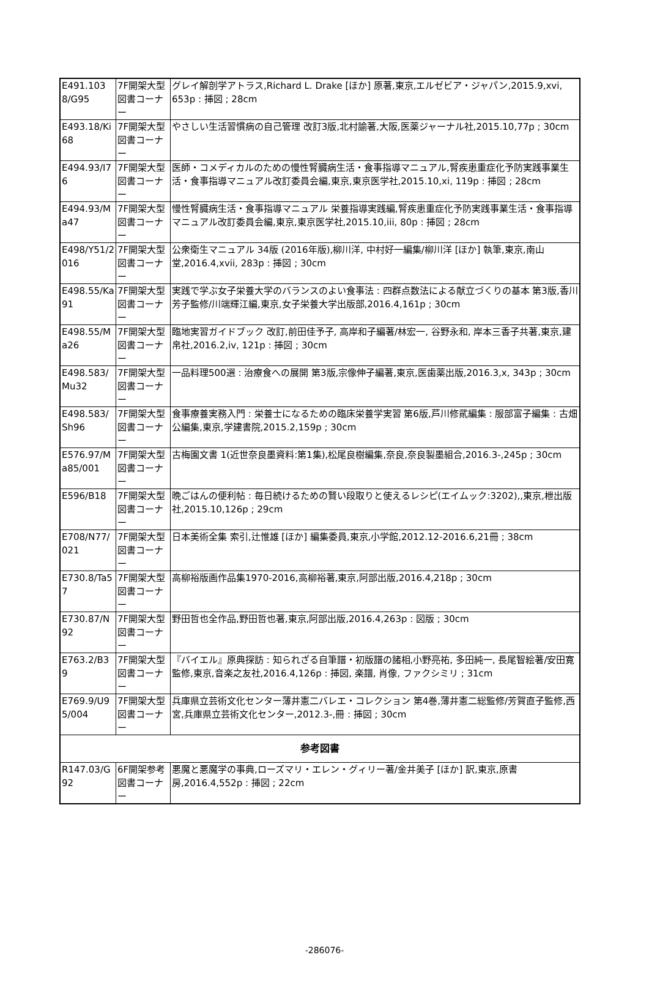| E491.1038/G95 | 7F開架大型図書コーナー | グレイ解剖学アトラス,Richard L. Drake [ほか] 原著,東京,エルゼビア・ジャパン,2015.9,xvi, 653p : 挿図 ; 28cm |
| E493.18/Ki68 | 7F開架大型図書コーナー | やさしい生活習慣病の自己管理 改訂3版,北村諭著,大阪,医薬ジャーナル社,2015.10,77p ; 30cm |
| E494.93/I76 | 7F開架大型図書コーナー | 医師・コメディカルのための慢性腎臓病生活・食事指導マニュアル,腎疾患重症化予防実践事業生活・食事指導マニュアル改訂委員会編,東京,東京医学社,2015.10,xi, 119p : 挿図 ; 28cm |
| E494.93/Ma47 | 7F開架大型図書コーナー | 慢性腎臓病生活・食事指導マニュアル 栄養指導実践編,腎疾患重症化予防実践事業生活・食事指導マニュアル改訂委員会編,東京,東京医学社,2015.10,iii, 80p : 挿図 ; 28cm |
| E498/Y51/2016 | 7F開架大型図書コーナー | 公衆衛生マニュアル 34版 (2016年版),柳川洋, 中村好一編集/柳川洋 [ほか] 執筆,東京,南山堂,2016.4,xvii, 283p : 挿図 ; 30cm |
| E498.55/Ka91 | 7F開架大型図書コーナー | 実践で学ぶ女子栄養大学のバランスのよい食事法 : 四群点数法による献立づくりの基本 第3版,香川芳子監修/川端輝江編,東京,女子栄養大学出版部,2016.4,161p ; 30cm |
| E498.55/Ma26 | 7F開架大型図書コーナー | 臨地実習ガイドブック 改訂,前田佳予子, 高岸和子編著/林宏一, 谷野永和, 岸本三香子共著,東京,建帛社,2016.2,iv, 121p : 挿図 ; 30cm |
| E498.583/Mu32 | 7F開架大型図書コーナー | 一品料理500選 : 治療食への展開 第3版,宗像伸子編著,東京,医歯薬出版,2016.3,x, 343p ; 30cm |
| E498.583/Sh96 | 7F開架大型図書コーナー | 食事療養実務入門 : 栄養士になるための臨床栄養学実習 第6版,芦川修貮編集 : 服部富子編集 : 古畑公編集,東京,学建書院,2015.2,159p ; 30cm |
| E576.97/Ma85/001 | 7F開架大型図書コーナー | 古梅園文書 1(近世奈良墨資料:第1集),松尾良樹編集,奈良,奈良製墨組合,2016.3-,245p ; 30cm |
| E596/B18 | 7F開架大型図書コーナー | 晩ごはんの便利帖 : 毎日続けるための賢い段取りと使えるレシピ(エイムック:3202),,東京,枻出版社,2015.10,126p ; 29cm |
| E708/N77/021 | 7F開架大型図書コーナー | 日本美術全集 索引,辻惟雄 [ほか] 編集委員,東京,小学館,2012.12-2016.6,21冊 ; 38cm |
| E730.8/Ta57 | 7F開架大型図書コーナー | 高柳裕版画作品集1970-2016,高柳裕著,東京,阿部出版,2016.4,218p ; 30cm |
| E730.87/N92 | 7F開架大型図書コーナー | 野田哲也全作品,野田哲也著,東京,阿部出版,2016.4,263p : 図版 ; 30cm |
| E763.2/B39 | 7F開架大型図書コーナー | 『バイエル』原典探訪 : 知られざる自筆譜・初版譜の諸相,小野亮祐, 多田純一, 長尾智絵著/安田寛監修,東京,音楽之友社,2016.4,126p : 挿図, 楽譜, 肖像, ファクシミリ ; 31cm |
| E769.9/U95/004 | 7F開架大型図書コーナー | 兵庫県立芸術文化センター薄井憲二バレエ・コレクション 第4巻,薄井憲二総監修/芳賀直子監修,西宮,兵庫県立芸術文化センター,2012.3-,冊 : 挿図 ; 30cm |
| 参考図書 | | |
| R147.03/G92 | 6F開架参考図書コーナー | 悪魔と悪魔学の事典,ローズマリ・エレン・グィリー著/金井美子 [ほか] 訳,東京,原書房,2016.4,552p : 挿図 ; 22cm |
-286076-